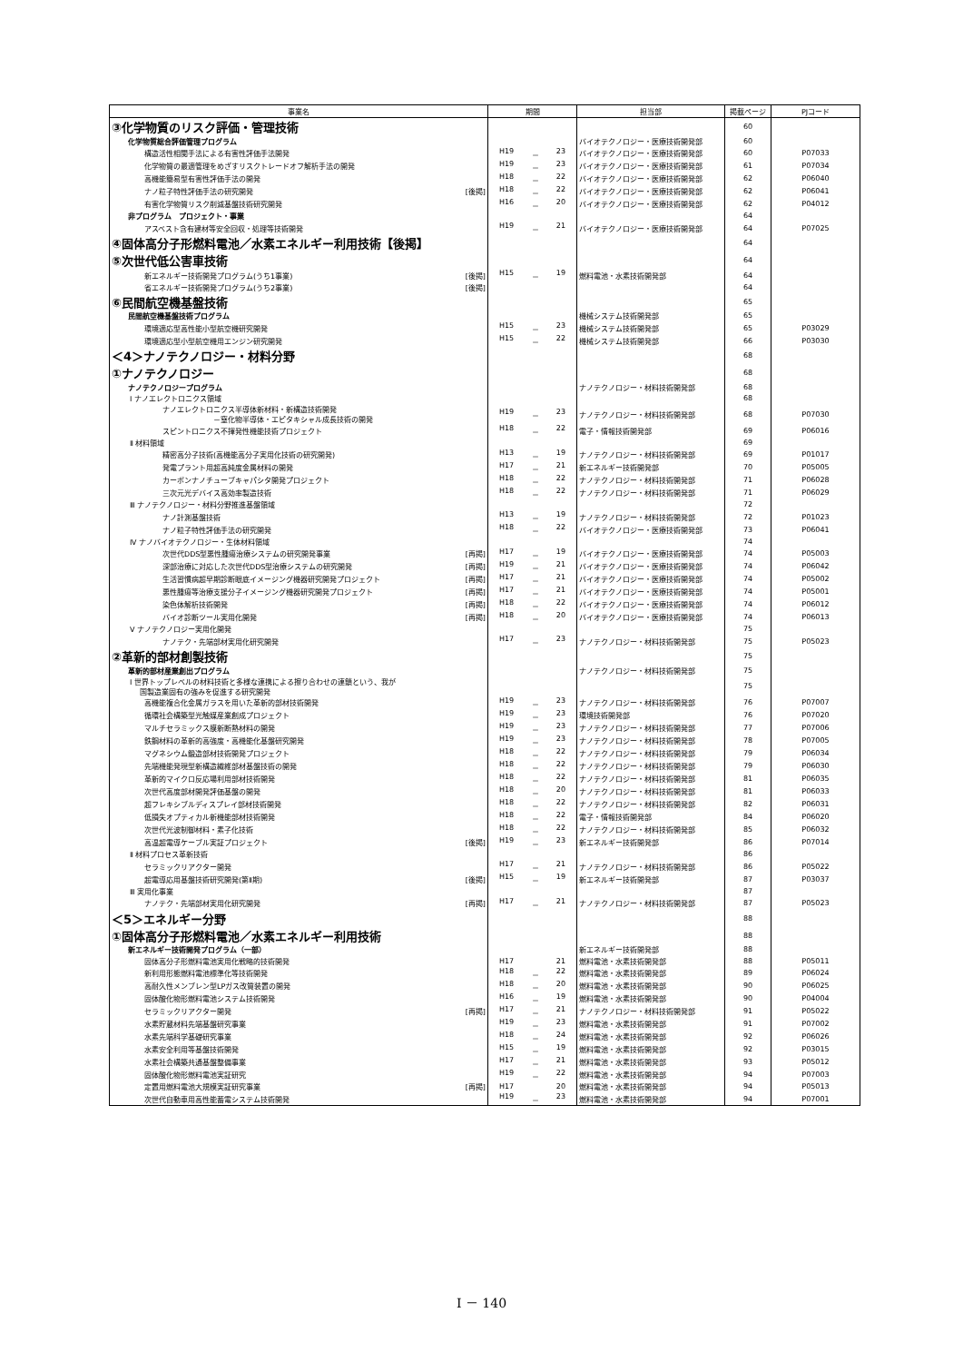| 事業名 | 期間 | 担当部 | 掲載ページ | PJコード |
| --- | --- | --- | --- | --- |
| ③化学物質のリスク評価・管理技術 | | | 60 | |
| 化学物質総合評価管理プログラム | | バイオテクノロジー・医療技術開発部 | 60 | |
| 構造活性相関手法による有害性評価手法開発 | H19 － 23 | バイオテクノロジー・医療技術開発部 | 60 | P07033 |
| 化学物質の最適管理をめざすリスクトレードオフ解析手法の開発 | H19 － 23 | バイオテクノロジー・医療技術開発部 | 61 | P07034 |
| 高機能簡易型有害性評価手法の開発 | H18 － 22 | バイオテクノロジー・医療技術開発部 | 62 | P06040 |
| ナノ粒子特性評価手法の研究開発 [後掲] | H18 － 22 | バイオテクノロジー・医療技術開発部 | 62 | P06041 |
| 有害化学物質リスク削減基盤技術研究開発 | H16 － 20 | バイオテクノロジー・医療技術開発部 | 62 | P04012 |
| 非プログラム プロジェクト・事業 | | | 64 | |
| アスベスト含有建材等安全回収・処理等技術開発 | H19 － 21 | バイオテクノロジー・医療技術開発部 | 64 | P07025 |
| ④固体高分子形燃料電池／水素エネルギー利用技術【後掲】 | | | 64 | |
| ⑤次世代低公害車技術 | | | 64 | |
| 新エネルギー技術開発プログラム(うち1事業) [後掲] | H15 － 19 | 燃料電池・水素技術開発部 | 64 | |
| 省エネルギー技術開発プログラム(うち2事業) [後掲] | | | 64 | |
| ⑥民間航空機基盤技術 | | | 65 | |
| 民間航空機基盤技術プログラム | | 機械システム技術開発部 | 65 | |
| 環境適応型高性能小型航空機研究開発 | H15 － 23 | 機械システム技術開発部 | 65 | P03029 |
| 環境適応型小型航空機用エンジン研究開発 | H15 － 22 | 機械システム技術開発部 | 66 | P03030 |
| ＜4＞ナノテクノロジー・材料分野 | | | 68 | |
| ①ナノテクノロジー | | | 68 | |
| ナノテクノロジープログラム | | ナノテクノロジー・材料技術開発部 | 68 | |
| Ⅰ ナノエレクトロニクス領域 | | | 68 | |
| ナノエレクトロニクス半導体新材料・新構造技術開発 －窒化物半導体・エピタキシャル成長技術の開発 | H19 － 23 | ナノテクノロジー・材料技術開発部 | 68 | P07030 |
| スピントロニクス不揮発性機能技術プロジェクト | H18 － 22 | 電子・情報技術開発部 | 69 | P06016 |
| Ⅱ 材料領域 | | | 69 | |
| 精密高分子技術(高機能高分子実用化技術の研究開発) | H13 － 19 | ナノテクノロジー・材料技術開発部 | 69 | P01017 |
| 発電プラント用超高純度金属材料の開発 | H17 － 21 | 新エネルギー技術開発部 | 70 | P05005 |
| カーボンナノチューブキャパシタ開発プロジェクト | H18 － 22 | ナノテクノロジー・材料技術開発部 | 71 | P06028 |
| 三次元光デバイス高効率製造技術 | H18 － 22 | ナノテクノロジー・材料技術開発部 | 71 | P06029 |
| Ⅲ ナノテクノロジー・材料分野推進基盤領域 | | | 72 | |
| ナノ計測基盤技術 | H13 － 19 | ナノテクノロジー・材料技術開発部 | 72 | P01023 |
| ナノ粒子特性評価手法の研究開発 | H18 － 22 | バイオテクノロジー・医療技術開発部 | 73 | P06041 |
| Ⅳ ナノバイオテクノロジー・生体材料領域 | | | 74 | |
| 次世代DDS型悪性腫瘍治療システムの研究開発事業 [再掲] | H17 － 19 | バイオテクノロジー・医療技術開発部 | 74 | P05003 |
| 深部治療に対応した次世代DDS型治療システムの研究開発 [再掲] | H19 － 21 | バイオテクノロジー・医療技術開発部 | 74 | P06042 |
| 生活習慣病超早期診断眼底イメージング機器研究開発プロジェクト [再掲] | H17 － 21 | バイオテクノロジー・医療技術開発部 | 74 | P05002 |
| 悪性腫瘍等治療支援分子イメージング機器研究開発プロジェクト [再掲] | H17 － 21 | バイオテクノロジー・医療技術開発部 | 74 | P05001 |
| 染色体解析技術開発 [再掲] | H18 － 22 | バイオテクノロジー・医療技術開発部 | 74 | P06012 |
| バイオ診断ツール実用化開発 [再掲] | H18 － 20 | バイオテクノロジー・医療技術開発部 | 74 | P06013 |
| Ⅴ ナノテクノロジー実用化開発 | | | 75 | |
| ナノテク・先端部材実用化研究開発 | H17 － 23 | ナノテクノロジー・材料技術開発部 | 75 | P05023 |
| ②革新的部材創製技術 | | | 75 | |
| 革新的部材産業創出プログラム | | ナノテクノロジー・材料技術開発部 | 75 | |
| Ⅰ 世界トップレベルの材料技術と多様な連携による擦り合わせの連鎖という、我が 国製造業固有の強みを促進する研究開発 | | | 75 | |
| 高機能複合化金属ガラスを用いた革新的部材技術開発 | H19 － 23 | ナノテクノロジー・材料技術開発部 | 76 | P07007 |
| 循環社会構築型光触媒産業創成プロジェクト | H19 － 23 | 環境技術開発部 | 76 | P07020 |
| マルチセラミックス膜新断熱材料の開発 | H19 － 23 | ナノテクノロジー・材料技術開発部 | 77 | P07006 |
| 鉄鋼材料の革新的高強度・高機能化基盤研究開発 | H19 － 23 | ナノテクノロジー・材料技術開発部 | 78 | P07005 |
| マグネシウム鍛造部材技術開発プロジェクト | H18 － 22 | ナノテクノロジー・材料技術開発部 | 79 | P06034 |
| 先端機能発現型新構造繊維部材基盤技術の開発 | H18 － 22 | ナノテクノロジー・材料技術開発部 | 79 | P06030 |
| 革新的マイクロ反応場利用部材技術開発 | H18 － 22 | ナノテクノロジー・材料技術開発部 | 81 | P06035 |
| 次世代高度部材開発評価基盤の開発 | H18 － 20 | ナノテクノロジー・材料技術開発部 | 81 | P06033 |
| 超フレキシブルディスプレイ部材技術開発 | H18 － 22 | ナノテクノロジー・材料技術開発部 | 82 | P06031 |
| 低損失オプティカル新機能部材技術開発 | H18 － 22 | 電子・情報技術開発部 | 84 | P06020 |
| 次世代光波制御材料・素子化技術 | H18 － 22 | ナノテクノロジー・材料技術開発部 | 85 | P06032 |
| 高温超電導ケーブル実証プロジェクト [後掲] | H19 － 23 | 新エネルギー技術開発部 | 86 | P07014 |
| Ⅱ 材料プロセス革新技術 | | | 86 | |
| セラミックリアクター開発 | H17 － 21 | ナノテクノロジー・材料技術開発部 | 86 | P05022 |
| 超電導応用基盤技術研究開発(第Ⅱ期) [後掲] | H15 － 19 | 新エネルギー技術開発部 | 87 | P03037 |
| Ⅲ 実用化事業 | | | 87 | |
| ナノテク・先端部材実用化研究開発 [再掲] | H17 － 21 | ナノテクノロジー・材料技術開発部 | 87 | P05023 |
| ＜5＞エネルギー分野 | | | 88 | |
| ①固体高分子形燃料電池／水素エネルギー利用技術 | | | 88 | |
| 新エネルギー技術開発プログラム（一部） | | 新エネルギー技術開発部 | 88 | |
| 固体高分子形燃料電池実用化戦略的技術開発 | H17 21 | 燃料電池・水素技術開発部 | 88 | P05011 |
| 新利用形態燃料電池標準化等技術開発 | H18 － 22 | 燃料電池・水素技術開発部 | 89 | P06024 |
| 高耐久性メンブレン型LPガス改質装置の開発 | H18 － 20 | 燃料電池・水素技術開発部 | 90 | P06025 |
| 固体酸化物形燃料電池システム技術開発 | H16 － 19 | 燃料電池・水素技術開発部 | 90 | P04004 |
| セラミックリアクター開発 [再掲] | H17 － 21 | ナノテクノロジー・材料技術開発部 | 91 | P05022 |
| 水素貯蔵材料先端基盤研究事業 | H19 － 23 | 燃料電池・水素技術開発部 | 91 | P07002 |
| 水素先端科学基礎研究事業 | H18 － 24 | 燃料電池・水素技術開発部 | 92 | P06026 |
| 水素安全利用等基盤技術開発 | H15 － 19 | 燃料電池・水素技術開発部 | 92 | P03015 |
| 水素社会構築共通基盤整備事業 | H17 － 21 | 燃料電池・水素技術開発部 | 93 | P05012 |
| 固体酸化物形燃料電池実証研究 | H19 － 22 | 燃料電池・水素技術開発部 | 94 | P07003 |
| 定置用燃料電池大規模実証研究事業 [再掲] | H17 20 | 燃料電池・水素技術開発部 | 94 | P05013 |
| 次世代自動車用高性能蓄電システム技術開発 | H19 － 23 | 燃料電池・水素技術開発部 | 94 | P07001 |
Ⅰ － 140